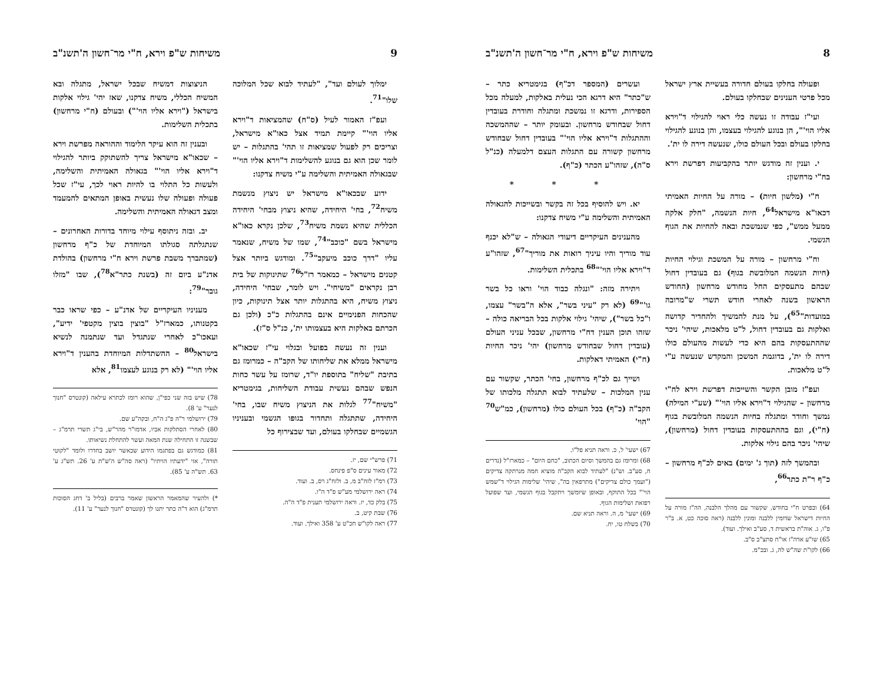8 משיחות ש"פ וירא, ח"י מר־חשון ה'תשנ"ב
ופעולה בחלקו בעולם חדורה בעשיית ארץ ישראל מכל פרטי הענינים שבחלקו בעולם.
ועי"ז עבודה זו נעשה כלי ראוי להגילוי ד"וירא אליו הוי'", הן בנוגע להגילוי בעצמו, והן בנוגע להגילוי בחלקו בעולם ובכל העולם כולו, שנעשה דירה לו ית'.
י. וענין זה מודגש יותר בהקביעות דפרשת וירא בח"י מרחשון:
ח"י (מלשון חיות) – מורה על החיות האמיתי דכאו"א מישראל<sup>64</sup>, חיות הנשמה, "חלק אלקה ממעל ממש", כפי שנמשכת ובאה להחיות את הגוף הגשמי.
וח"י מרחשון – מורה על המשכת וגילוי החיות (חיות הנשמה המלובשת בגוף) גם בעובדין דחול שבהם מתעסקים החל מחודש מרחשון (החודש הראשון בשנה לאחרי חודש תשרי ש"מרובה במועדות"<sup>65</sup>), על מנת להמשיך ולהחדיר קדושה ואלקות גם בעובדין דחול, ל"ט מלאכות, שיהי' ניכר שההתעסקות בהם היא כדי לעשות מהעולם כולו דירה לו ית', בדוגמת המשכן והמקדש שנעשה ע"י ל"ט מלאכות.
ועפ"ז מובן הקשר והשייכות דפרשת וירא לח"י מרחשון – שהגילוי ד"וירא אליו הוי'" (שע"י המילה) נמשך וחודר ומתגלה בחיות הנשמה המלובשת בגוף (ח"י), וגם בההתעסקות בעובדין דחול (מרחשון), שיהי' ניכר בהם גילוי אלקות.
ובהמשך לזה (תוך ג' ימים) באים לכ"ף מרחשון – כ"ף ר"ת כתר<sup>66</sup>,
64) ובפרט ח"י בחודש, שקשור עם מהלך הלבנה, הה"ז מורה על החיות דישראל שדומין ללבנה ומונין ללבנה (ראה סוכה כט, א. ב"ר פ"ו, ג. אוה"ת בראשית ד, סע"ב ואילך. ועוד).
65) שו"ע אדה"ז או"ח סתצ"ב ס"ב.
66) לקו"ת שה"ש לה, ג. ובכ"מ.
ועשרים (המספר דכ"ף) בגימטריא כתר – ש"כתר" היא דרגא הכי נעלית באלקות, למעלה מכל הספירות, ודרגא זו נמשכת ומתגלה וחודרת בעובדין דחול שבחודש מרחשון. ובעומק יותר – שההמשכה וההתגלות ד"וירא אליו הוי'" בעובדין דחול שבחודש מרחשון קשורה עם התגלות העצם דלמעלה (כנ"ל ס"ה), שזהו"ע הכתר (כ"ף).
* * *
יא. ויש להוסיף בכל זה בקשר ובשייכות להגאולה האמיתית והשלימה ע"י משיח צדקנו:
מהענינים העיקריים דיעודי הגאולה – ש"לא יכנף עוד מוריך והיו עיניך רואות את מוריך"<sup>67</sup>, שזהו"ע ד"וירא אליו הוי'"<sup>68</sup> בתכלית השלימות.
ויתירה מזה: "ונגלה כבוד הוי' וראו כל בשר גו'"<sup>69</sup> (לא רק "עיני בשר", אלא ה"בשר" עצמו, ו"כל בשר"), שיהי' גילוי אלקות בכל הבריאה כולה – שזהו תוכן הענין דח"י מרחשון, שבכל עניני העולם (עובדין דחול שבחודש מרחשון) יהי' ניכר החיות (ח"י) האמיתי דאלקות.
ושייך גם לכ"ף מרחשון, בחי' הכתר, שקשור עם ענין המלכות – שלעתיד לבוא תתגלה מלכותו של הקב"ה (כ"ף) בכל העולם כולו (מרחשון), כמ"ש<sup>70</sup> "הוי'
67) ישעי' ל, כ. וראה תניא פל"ו.
68) ומרומז גם בהמשך וסיום הכתוב, "כחם היום" – כמארז"ל (נדרים ח, סע"ב. וש"נ) "לעתיד לבוא הקב"ה מוציא חמה מנרתקה צדיקים ("ועמך כולם צדיקים") מתרפאין בה", שיהי' שלימות הגילוי ד"שמש הוי'" בכל התוקף, ובאופן שיומשך ויתקבל בגוף הגשמי, ועד שפועל רפואת ושלימות הגוף.
69) ישעי' מ, ה. וראה תניא שם.
70) בשלח טו, יח.
9 משיחות ש"פ וירא, ח"י מר־חשון ה'תשנ"ב
ימלוך לעולם ועד", "לעתיד לבוא שכל המלוכה שלו"<sup>71</sup>.
ועפ"ז האמור לעיל (ס"ח) שהמציאות ד"וירא אליו הוי'" קיימת תמיד אצל כאו"א מישראל, וצריכים רק לפעול שמציאות זו תהי' בהתגלות – יש לומר שכן הוא גם בנוגע להשלימות ד"וירא אליו הוי'" שבגאולה האמיתית והשלימה ע"י משיח צדקנו:
ידוע שבכאו"א מישראל יש ניצוץ מנשמת משיח<sup>72</sup>, בחי' היחידה, שהיא ניצוץ מבחי' היחידה הכללית שהיא נשמת משיח<sup>73</sup>, שלכן נקרא כאו"א מישראל בשם "כוכב"<sup>74</sup>, שמו של משיח, שנאמר עליו "דרך כוכב מיעקב"<sup>75</sup>. ומודגש ביותר אצל קטנים מישראל – כמאמר רז"ל<sup>76</sup> שתינוקות של בית רבן נקראים "משיחי". ויש לומר, שבחי' היחידה, ניצוץ משיח, היא בהתגלות יותר אצל תינוקות, כיון שהכחות הפנימיים אינם בהתגלות כ"כ (ולכן גם הכרתם באלקות היא בעצמותו ית', כנ"ל ס"ז).
וענין זה נעשה בפועל ובגלוי עי"ז שכאו"א מישראל ממלא את שליחותו של הקב"ה – כמרומז גם בתיבת "שליח" בתוספת יו"ד, שרומז על עשר כחות הנפש שבהם נעשית עבודת השליחות, בגימטריא "משיח"<sup>77</sup> לגלות את הניצוץ משיח שבו, בחי' היחידה, שתתגלה ותחדור בגופו הגשמי ובעניניו הגשמיים שבחלקו בעולם, ועד שבצירוף כל
71) פרש"י שם, יז.
72) מאור עינים ס"פ פינחס.
73) רמ"ז לזח"ב מ, ב. ולזח"ג רס, ב. ועוד.
74) ראה ירושלמי מע"ש פ"ד ה"ו.
75) בלק כד, יז. וראה ירושלמי תענית פ"ד ה"ה.
76) שבת קיט, ב.
77) ראה לקו"ש חכ"ט ע' 358 ואילך. ועוד.
הניצוצות דמשיח שבכל ישראל, מתגלה ובא המשיח הכללי, משיח צדקנו, שאז יהי' גילוי אלקות בישראל ("וירא אליו הוי'") ובעולם (ח"י מרחשון) בתכלית השלימות.
ובענין זה הוא עיקר הלימוד וההוראה מפרשת וירא – שכאו"א מישראל צריך להשתוקק ביותר להגילוי ד"וירא אליו הוי'" בגאולה האמיתית והשלימה, ולעשות כל התלוי בו להיות ראוי לכך, עי"ז שכל פעולה ופעולה שלו נעשית באופן המתאים להמעמד ומצב דגאולה האמיתית והשלימה.
יב. ובזה ניתוסף עילוי מיוחד בדורות האחרונים – שנתגלתה סגולתו המיוחדת של כ"ף מרחשון (שמתברך משבת פרשת וירא ח"י מרחשון) בהולדת אדנ"ע ביום זה (בשנת כתר"א<sup>78</sup>), שבו "מזלו גובר"<sup>79</sup>:
מעניניו העיקריים של אדנ"ע – כפי שראו כבר בקטנותו, כמארז"ל "בוצין בוצין מקטפי' ידיע", ועאכו"כ לאחרי שנתגדל ועד שנתמנה לנשיא בישראל<sup>80</sup> – ההשתדלות המיוחדת בהענין ד"וירא אליו הוי'" (לא רק בנוגע לעצמו<sup>81</sup>, אלא
78) שיש בזה שני כפי"ן, שהוא רומז לכתרא עילאה (קונטרס "חנוך לנער" ע' 8).
79) ירושלמי ר"ה פ"ג ה"ח, ובקה"ע שם.
80) לאחרי הסתלקות אביו, אדמו"ר מהר"ש, בי"ג תשרי תרמ"ג – שבשנה זו התחילה שנת המאה ועשר להתחלת נשיאותו.
81) כמודגש גם בפתגמו הידוע שכאשר יושב בחדרו ולומד "לקוטי תורה", אזי "ידעתיו הויתיו" (ראה סה"ש ה'ש"ת ע' 26. תש"ג ע' 63. תש"ה ע' 85).
*) ולהעיר שהמאמר הראשון שאמר ברבים (בליל ב' דחג הסוכות תרמ"ג) הוא ד"ה כתר יתנו לך (קונטרס "חנוך לנער" ע' 11).